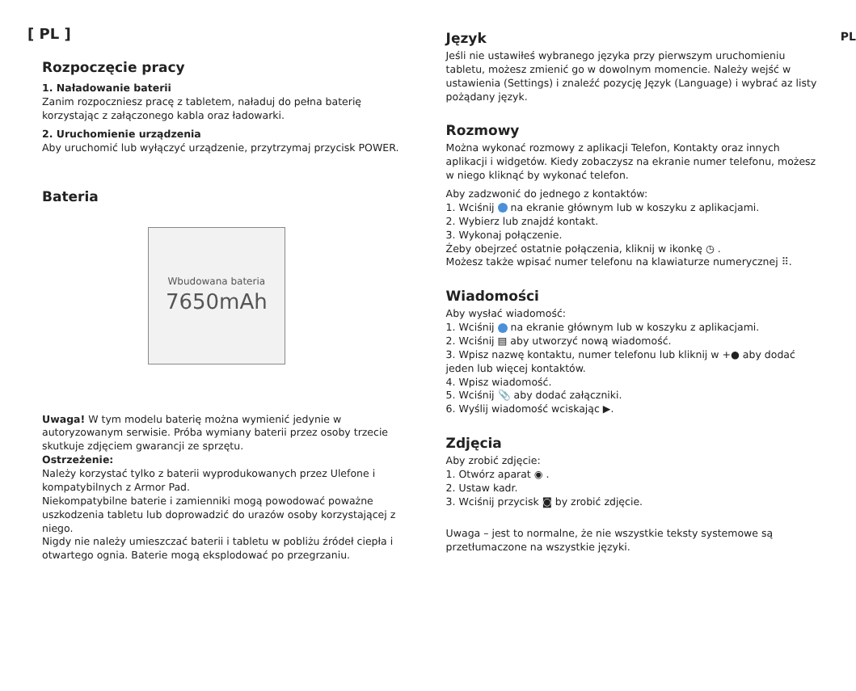[ PL ]
Rozpoczęcie pracy
1. Naładowanie baterii
Zanim rozpoczniesz pracę z tabletem, naładuj do pełna baterię korzystając z załączonego kabla oraz ładowarki.
2. Uruchomienie urządzenia
Aby uruchomić lub wyłączyć urządzenie, przytrzymaj przycisk POWER.
Bateria
Wbudowana bateria
7650mAh
Uwaga! W tym modelu baterię można wymienić jedynie w autoryzowanym serwisie. Próba wymiany baterii przez osoby trzecie skutkuje zdjęciem gwarancji ze sprzętu.
Ostrzeżenie:
Należy korzystać tylko z baterii wyprodukowanych przez Ulefone i kompatybilnych z Armor Pad.
Niekompatybilne baterie i zamienniki mogą powodować poważne uszkodzenia tabletu lub doprowadzić do urazów osoby korzystającej z niego.
Nigdy nie należy umieszczać baterii i tabletu w pobliżu źródeł ciepła i otwartego ognia. Baterie mogą eksplodować po przegrzaniu.
Język
Jeśli nie ustawiłeś wybranego języka przy pierwszym uruchomieniu tabletu, możesz zmienić go w dowolnym momencie. Należy wejść w ustawienia (Settings) i znaleźć pozycję Język (Language) i wybrać az listy pożądany język.
Rozmowy
Można wykonać rozmowy z aplikacji Telefon, Kontakty oraz innych aplikacji i widgetów. Kiedy zobaczysz na ekranie numer telefonu, możesz w niego kliknąć by wykonać telefon.
Aby zadzwonić do jednego z kontaktów:
1. Wciśnij na ekranie głównym lub w koszyku z aplikacjami.
2. Wybierz lub znajdź kontakt.
3. Wykonaj połączenie.
Żeby obejrzeć ostatnie połączenia, kliknij w ikonkę ◷ .
Możesz także wpisać numer telefonu na klawiaturze numerycznej ⠿.
Wiadomości
Aby wysłać wiadomość:
1. Wciśnij na ekranie głównym lub w koszyku z aplikacjami.
2. Wciśnij ▤ aby utworzyć nową wiadomość.
3. Wpisz nazwę kontaktu, numer telefonu lub kliknij w +● aby dodać jeden lub więcej kontaktów.
4. Wpisz wiadomość.
5. Wciśnij 📎 aby dodać załączniki.
6. Wyślij wiadomość wciskając ▶.
Zdjęcia
Aby zrobić zdjęcie:
1. Otwórz aparat ◉ .
2. Ustaw kadr.
3. Wciśnij przycisk ◙ by zrobić zdjęcie.
Uwaga – jest to normalne, że nie wszystkie teksty systemowe są przetłumaczone na wszystkie języki.
PL